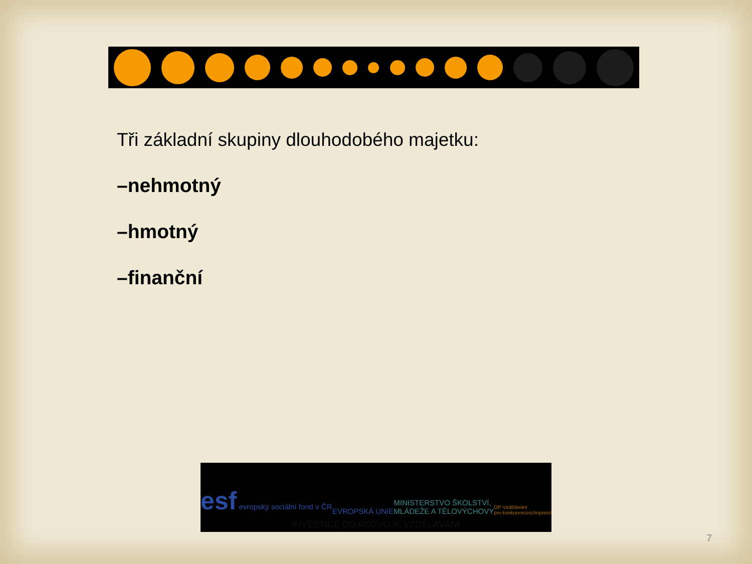Tři základní skupiny dlouhodobého majetku:
–nehmotný
–hmotný
–finanční
esf evropský sociální fond v ČR
EVROPSKÁ UNIE
MINISTERSTVO ŠKOLSTVÍ,
MLÁDEŽE A TĚLOVÝCHOVY
OP Vzdělávání
pro konkurenceschopnost
INVESTICE DO ROZVOJE VZDĚLÁVÁNÍ
7